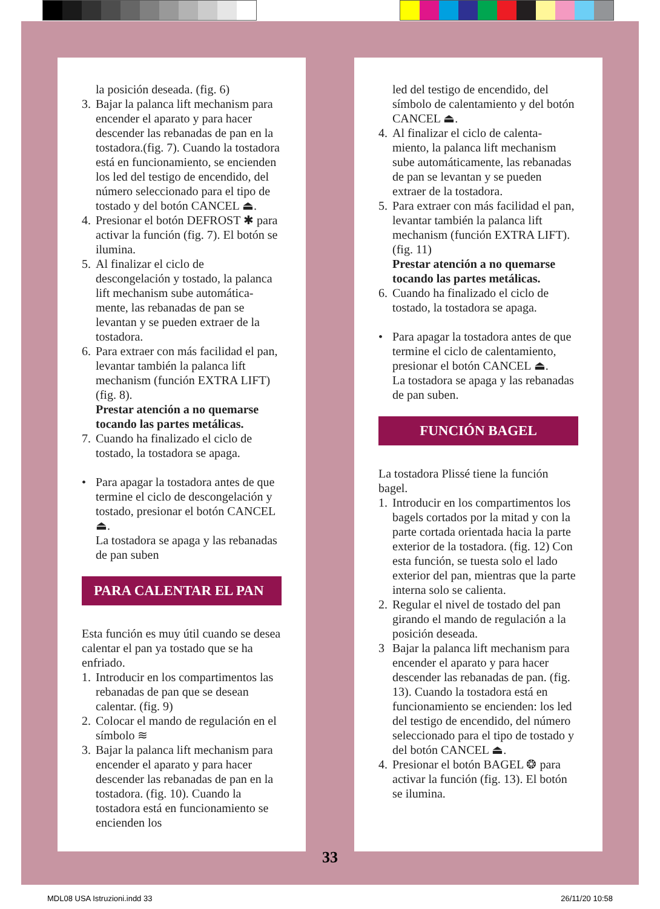la posición deseada. (fig. 6)
3.
Bajar la palanca lift mechanism para encender el aparato y para hacer descender las rebanadas de pan en la tostadora.(fig. 7). Cuando la tostadora está en funcionamiento, se encienden los led del testigo de encendido, del número seleccionado para el tipo de tostado y del botón CANCEL ⏏.
4.
Presionar el botón DEFROST ✱ para activar la función (fig. 7). El botón se ilumina.
5.
Al finalizar el ciclo de descongelación y tostado, la palanca lift mechanism sube automática-mente, las rebanadas de pan se levantan y se pueden extraer de la tostadora.
6.
Para extraer con más facilidad el pan, levantar también la palanca lift mechanism (función EXTRA LIFT) (fig. 8).
Prestar atención a no quemarse tocando las partes metálicas.
7.
Cuando ha finalizado el ciclo de tostado, la tostadora se apaga.
• Para apagar la tostadora antes de que termine el ciclo de descongelación y tostado, presionar el botón CANCEL ⏏.
La tostadora se apaga y las rebanadas de pan suben
PARA CALENTAR EL PAN
Esta función es muy útil cuando se desea calentar el pan ya tostado que se ha enfriado.
1.
Introducir en los compartimentos las rebanadas de pan que se desean calentar. (fig. 9)
2.
Colocar el mando de regulación en el símbolo ≋
3.
Bajar la palanca lift mechanism para encender el aparato y para hacer descender las rebanadas de pan en la tostadora. (fig. 10). Cuando la tostadora está en funcionamiento se encienden los
led del testigo de encendido, del símbolo de calentamiento y del botón CANCEL ⏏.
4.
Al finalizar el ciclo de calenta-miento, la palanca lift mechanism sube automáticamente, las rebanadas de pan se levantan y se pueden extraer de la tostadora.
5.
Para extraer con más facilidad el pan, levantar también la palanca lift mechanism (función EXTRA LIFT). (fig. 11)
Prestar atención a no quemarse tocando las partes metálicas.
6.
Cuando ha finalizado el ciclo de tostado, la tostadora se apaga.
• Para apagar la tostadora antes de que termine el ciclo de calentamiento, presionar el botón CANCEL ⏏.
La tostadora se apaga y las rebanadas de pan suben.
FUNCIÓN BAGEL
La tostadora Plissé tiene la función bagel.
1.
Introducir en los compartimentos los bagels cortados por la mitad y con la parte cortada orientada hacia la parte exterior de la tostadora. (fig. 12) Con esta función, se tuesta solo el lado exterior del pan, mientras que la parte interna solo se calienta.
2.
Regular el nivel de tostado del pan girando el mando de regulación a la posición deseada.
3 Bajar la palanca lift mechanism para encender el aparato y para hacer descender las rebanadas de pan. (fig. 13). Cuando la tostadora está en funcionamiento se encienden: los led del testigo de encendido, del número seleccionado para el tipo de tostado y del botón CANCEL ⏏.
4.
Presionar el botón BAGEL ❂ para activar la función (fig. 13). El botón se ilumina.
33
MDL08 USA Istruzioni.indd 33 26/11/20 10:58